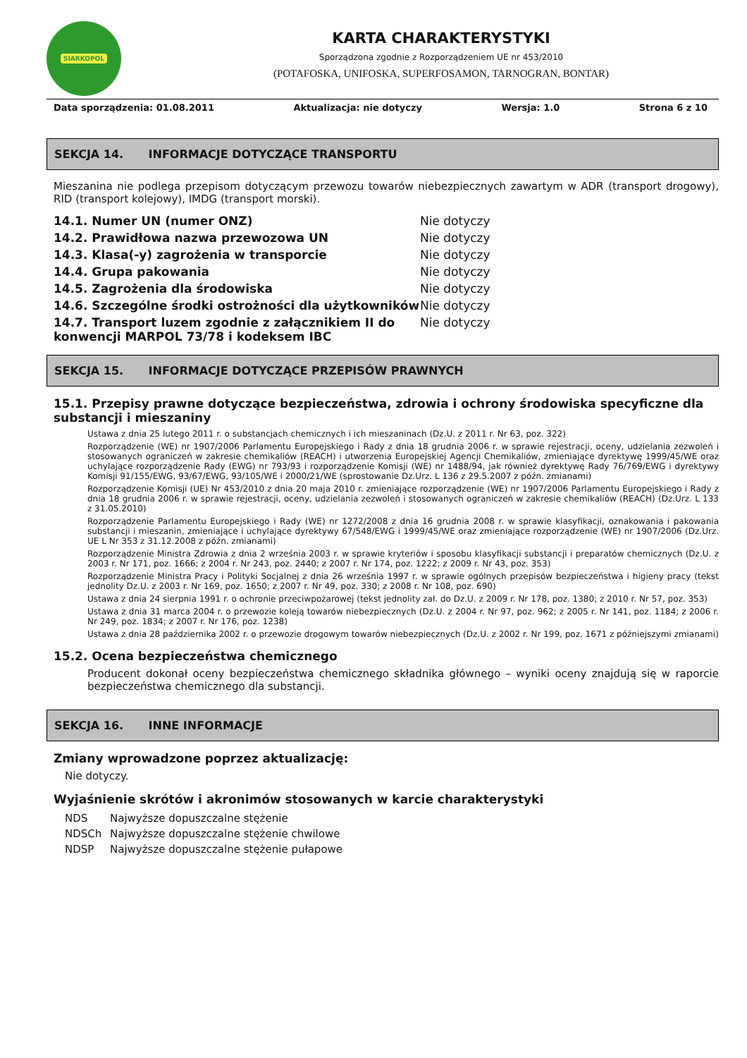SIARKOPOL
KARTA CHARAKTERYSTYKI
Sporządzona zgodnie z Rozporządzeniem UE nr 453/2010
(POTAFOSKA, UNIFOSKA, SUPERFOSAMON, TARNOGRAN, BONTAR)
Data sporządzenia: 01.08.2011 Aktualizacja: nie dotyczy Wersja: 1.0 Strona 6 z 10
SEKCJA 14. INFORMACJE DOTYCZĄCE TRANSPORTU
Mieszanina nie podlega przepisom dotyczącym przewozu towarów niebezpiecznych zawartym w ADR (transport drogowy), RID (transport kolejowy), IMDG (transport morski).
| 14.1. Numer UN (numer ONZ) | Nie dotyczy |
| 14.2. Prawidłowa nazwa przewozowa UN | Nie dotyczy |
| 14.3. Klasa(-y) zagrożenia w transporcie | Nie dotyczy |
| 14.4. Grupa pakowania | Nie dotyczy |
| 14.5. Zagrożenia dla środowiska | Nie dotyczy |
| 14.6. Szczególne środki ostrożności dla użytkowników | Nie dotyczy |
| 14.7. Transport luzem zgodnie z załącznikiem II do konwencji MARPOL 73/78 i kodeksem IBC | Nie dotyczy |
SEKCJA 15. INFORMACJE DOTYCZĄCE PRZEPISÓW PRAWNYCH
15.1. Przepisy prawne dotyczące bezpieczeństwa, zdrowia i ochrony środowiska specyficzne dla substancji i mieszaniny
Ustawa z dnia 25 lutego 2011 r. o substancjach chemicznych i ich mieszaninach (Dz.U. z 2011 r. Nr 63, poz. 322)
Rozporządzenie (WE) nr 1907/2006 Parlamentu Europejskiego i Rady z dnia 18 grudnia 2006 r. w sprawie rejestracji, oceny, udzielania zezwoleń i stosowanych ograniczeń w zakresie chemikaliów (REACH) i utworzenia Europejskiej Agencji Chemikaliów, zmieniające dyrektywę 1999/45/WE oraz uchylające rozporządzenie Rady (EWG) nr 793/93 i rozporządzenie Komisji (WE) nr 1488/94, jak również dyrektywę Rady 76/769/EWG i dyrektywy Komisji 91/155/EWG, 93/67/EWG, 93/105/WE i 2000/21/WE (sprostowanie Dz.Urz. L 136 z 29.5.2007 z późn. zmianami)
Rozporządzenie Komisji (UE) Nr 453/2010 z dnia 20 maja 2010 r. zmieniające rozporządzenie (WE) nr 1907/2006 Parlamentu Europejskiego i Rady z dnia 18 grudnia 2006 r. w sprawie rejestracji, oceny, udzielania zezwoleń i stosowanych ograniczeń w zakresie chemikaliów (REACH) (Dz.Urz. L 133 z 31.05.2010)
Rozporządzenie Parlamentu Europejskiego i Rady (WE) nr 1272/2008 z dnia 16 grudnia 2008 r. w sprawie klasyfikacji, oznakowania i pakowania substancji i mieszanin, zmieniające i uchylające dyrektywy 67/548/EWG i 1999/45/WE oraz zmieniające rozporządzenie (WE) nr 1907/2006 (Dz.Urz. UE L Nr 353 z 31.12.2008 z późn. zmianami)
Rozporządzenie Ministra Zdrowia z dnia 2 września 2003 r. w sprawie kryteriów i sposobu klasyfikacji substancji i preparatów chemicznych (Dz.U. z 2003 r. Nr 171, poz. 1666; z 2004 r. Nr 243, poz. 2440; z 2007 r. Nr 174, poz. 1222; z 2009 r. Nr 43, poz. 353)
Rozporządzenie Ministra Pracy i Polityki Socjalnej z dnia 26 września 1997 r. w sprawie ogólnych przepisów bezpieczeństwa i higieny pracy (tekst jednolity Dz.U. z 2003 r. Nr 169, poz. 1650; z 2007 r. Nr 49, poz. 330; z 2008 r. Nr 108, poz. 690)
Ustawa z dnia 24 sierpnia 1991 r. o ochronie przeciwpożarowej (tekst jednolity zał. do Dz.U. z 2009 r. Nr 178, poz. 1380; z 2010 r. Nr 57, poz. 353)
Ustawa z dnia 31 marca 2004 r. o przewozie koleją towarów niebezpiecznych (Dz.U. z 2004 r. Nr 97, poz. 962; z 2005 r. Nr 141, poz. 1184; z 2006 r. Nr 249, poz. 1834; z 2007 r. Nr 176, poz. 1238)
Ustawa z dnia 28 października 2002 r. o przewozie drogowym towarów niebezpiecznych (Dz.U. z 2002 r. Nr 199, poz. 1671 z późniejszymi zmianami)
15.2. Ocena bezpieczeństwa chemicznego
Producent dokonał oceny bezpieczeństwa chemicznego składnika głównego – wyniki oceny znajdują się w raporcie bezpieczeństwa chemicznego dla substancji.
SEKCJA 16. INNE INFORMACJE
Zmiany wprowadzone poprzez aktualizację:
Nie dotyczy.
Wyjaśnienie skrótów i akronimów stosowanych w karcie charakterystyki
| NDS | Najwyższe dopuszczalne stężenie |
| NDSCh | Najwyższe dopuszczalne stężenie chwilowe |
| NDSP | Najwyższe dopuszczalne stężenie pułapowe |